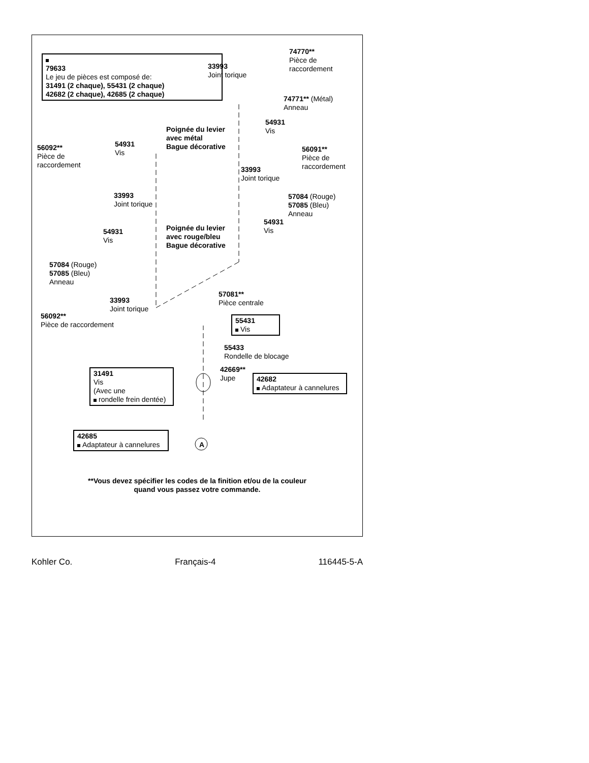79633
Le jeu de pièces est composé de:
31491 (2 chaque), 55431 (2 chaque)
42682 (2 chaque), 42685 (2 chaque)
33993
Joint torique
74770**
Pièce de
raccordement
74771** (Métal)
Anneau
54931
Vis
Poignée du levier
avec métal
Bague décorative
56092**
Pièce de
raccordement
54931
Vis
56091**
Pièce de
raccordement
33993
Joint torique
33993
Joint torique
57084 (Rouge)
57085 (Bleu)
Anneau
54931
Vis
Poignée du levier
avec rouge/bleu
Bague décorative
54931
Vis
57084 (Rouge)
57085 (Bleu)
Anneau
57081**
Pièce centrale
33993
Joint torique
56092**
Pièce de raccordement
55431
Vis
55433
Rondelle de blocage
31491
Vis
(Avec une
rondelle frein dentée)
42669**
Jupe
42682
Adaptateur à cannelures
42685
Adaptateur à cannelures
A
**Vous devez spécifier les codes de la finition et/ou de la couleur
quand vous passez votre commande.
Kohler Co. Français-4 116445-5-A